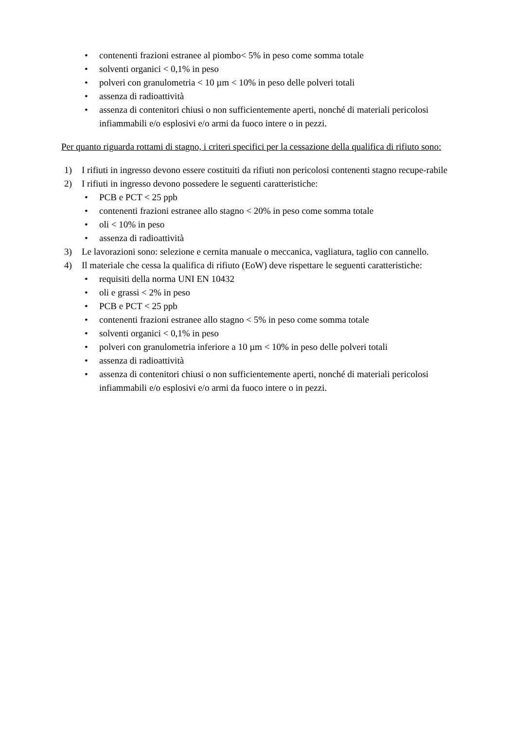• contenenti frazioni estranee al piombo< 5% in peso come somma totale
• solventi organici < 0,1% in peso
• polveri con granulometria < 10 µm < 10% in peso delle polveri totali
• assenza di radioattività
• assenza di contenitori chiusi o non sufficientemente aperti, nonché di materiali pericolosi infiammabili e/o esplosivi e/o armi da fuoco intere o in pezzi.
Per quanto riguarda rottami di stagno, i criteri specifici per la cessazione della qualifica di rifiuto sono:
1) I rifiuti in ingresso devono essere costituiti da rifiuti non pericolosi contenenti stagno recupe-rabile
2) I rifiuti in ingresso devono possedere le seguenti caratteristiche:
• PCB e PCT < 25 ppb
• contenenti frazioni estranee allo stagno < 20% in peso come somma totale
• oli < 10% in peso
• assenza di radioattività
3) Le lavorazioni sono: selezione e cernita manuale o meccanica, vagliatura, taglio con cannello.
4) Il materiale che cessa la qualifica di rifiuto (EoW) deve rispettare le seguenti caratteristiche:
• requisiti della norma UNI EN 10432
• oli e grassi < 2% in peso
• PCB e PCT < 25 ppb
• contenenti frazioni estranee allo stagno < 5% in peso come somma totale
• solventi organici < 0,1% in peso
• polveri con granulometria inferiore a 10 µm < 10% in peso delle polveri totali
• assenza di radioattività
• assenza di contenitori chiusi o non sufficientemente aperti, nonché di materiali pericolosi infiammabili e/o esplosivi e/o armi da fuoco intere o in pezzi.